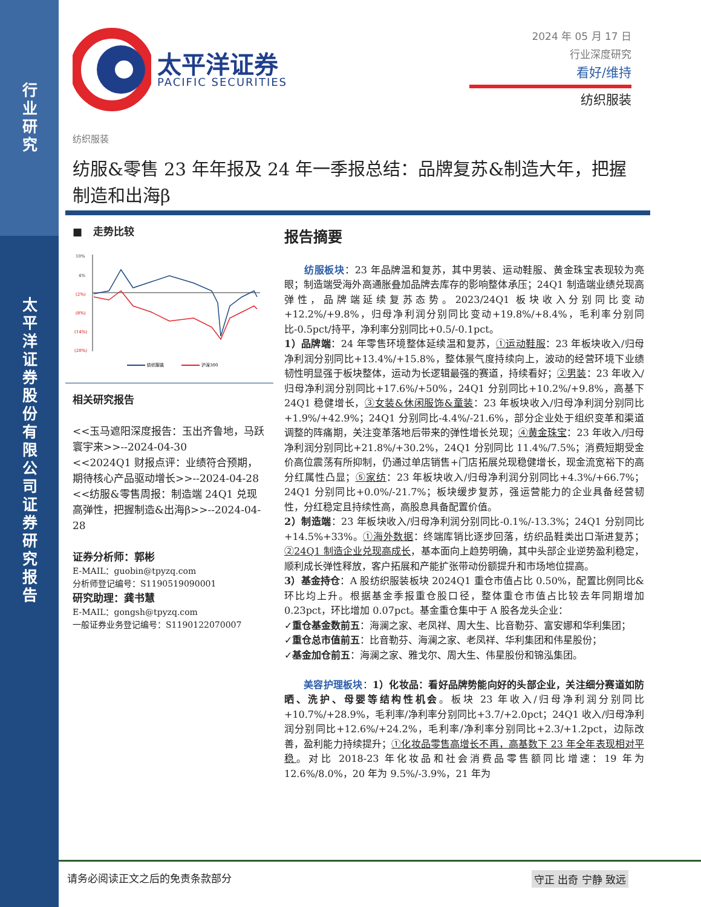行
业
研
究
太
平
洋
证
券
股
份
有
限
公
司
证
券
研
究
报
告
太平洋证券
PACIFIC SECURITIES
2024 年 05 月 17 日
行业深度研究
看好/维持
纺织服装
纺织服装
纺服&零售 23 年年报及 24 年一季报总结：品牌复苏&制造大年，把握制造和出海β
■ 走势比较
10%
4%
(2%)
(8%)
(14%)
(20%)
纺织服装
沪深300
相关研究报告
<<玉马遮阳深度报告：玉出齐鲁地，马跃寰宇来>>--2024-04-30
<<2024Q1 财报点评：业绩符合预期，期待核心产品驱动增长>>--2024-04-28
<<纺服&零售周报：制造端 24Q1 兑现高弹性，把握制造&出海β>>--2024-04-28
证券分析师：郭彬
E-MAIL：guobin@tpyzq.com
分析师登记编号：S1190519090001
研究助理：龚书慧
E-MAIL：gongsh@tpyzq.com
一般证券业务登记编号：S1190122070007
报告摘要
  纺服板块：23 年品牌温和复苏，其中男装、运动鞋服、黄金珠宝表现较为亮眼；制造端受海外高通胀叠加品牌去库存的影响整体承压；24Q1 制造端业绩兑现高弹性，品牌端延续复苏态势。2023/24Q1 板块收入分别同比变动+12.2%/+9.8%，归母净利润分别同比变动+19.8%/+8.4%，毛利率分别同比-0.5pct/持平，净利率分别同比+0.5/-0.1pct。
1）品牌端：24 年零售环境整体延续温和复苏，①运动鞋服：23 年板块收入/归母净利润分别同比+13.4%/+15.8%，整体景气度持续向上，波动的经营环境下业绩韧性明显强于板块整体，运动为长逻辑最强的赛道，持续看好；②男装：23 年收入/归母净利润分别同比+17.6%/+50%，24Q1 分别同比+10.2%/+9.8%，高基下 24Q1 稳健增长，③女装&休闲服饰&童装：23 年板块收入/归母净利润分别同比+1.9%/+42.9%；24Q1 分别同比-4.4%/-21.6%，部分企业处于组织变革和渠道调整的阵痛期，关注变革落地后带来的弹性增长兑现；④黄金珠宝：23 年收入/归母净利润分别同比+21.8%/+30.2%，24Q1 分别同比 11.4%/7.5%；消费短期受金价高位震荡有所抑制，仍通过单店销售+门店拓展兑现稳健增长，现金流宽裕下的高分红属性凸显；⑤家纺：23 年板块收入/归母净利润分别同比+4.3%/+66.7%；24Q1 分别同比+0.0%/-21.7%；板块缓步复苏，强运营能力的企业具备经营韧性，分红稳定且持续性高，高股息具备配置价值。
2）制造端：23 年板块收入/归母净利润分别同比-0.1%/-13.3%；24Q1 分别同比+14.5%+33%。①海外数据：终端库销比逐步回落，纺织品鞋类出口渐进复苏；②24Q1 制造企业兑现高成长，基本面向上趋势明确，其中头部企业逆势盈利稳定，顺利成长弹性释放，客户拓展和产能扩张带动份额提升和市场地位提高。
3）基金持仓：A 股纺织服装板块 2024Q1 重仓市值占比 0.50%，配置比例同比&环比均上升。根据基金季报重仓股口径，整体重仓市值占比较去年同期增加 0.23pct，环比增加 0.07pct。基金重仓集中于 A 股各龙头企业：
✓重仓基金数前五：海澜之家、老凤祥、周大生、比音勒芬、富安娜和华利集团；
✓重仓总市值前五：比音勒芬、海澜之家、老凤祥、华利集团和伟星股份；
✓基金加仓前五：海澜之家、雅戈尔、周大生、伟星股份和锦泓集团。
  美容护理板块：1）化妆品：看好品牌势能向好的头部企业，关注细分赛道如防晒、洗护、母婴等结构性机会。板块 23 年收入/归母净利润分别同比+10.7%/+28.9%，毛利率/净利率分别同比+3.7/+2.0pct；24Q1 收入/归母净利润分别同比+12.6%/+24.2%，毛利率/净利率分别同比+2.3/+1.2pct，边际改善，盈利能力持续提升；①化妆品零售高增长不再，高基数下 23 年全年表现相对平稳。对比 2018-23 年化妆品和社会消费品零售额同比增速：19 年为 12.6%/8.0%，20 年为 9.5%/-3.9%，21 年为
请务必阅读正文之后的免责条款部分 守正 出奇 宁静 致远